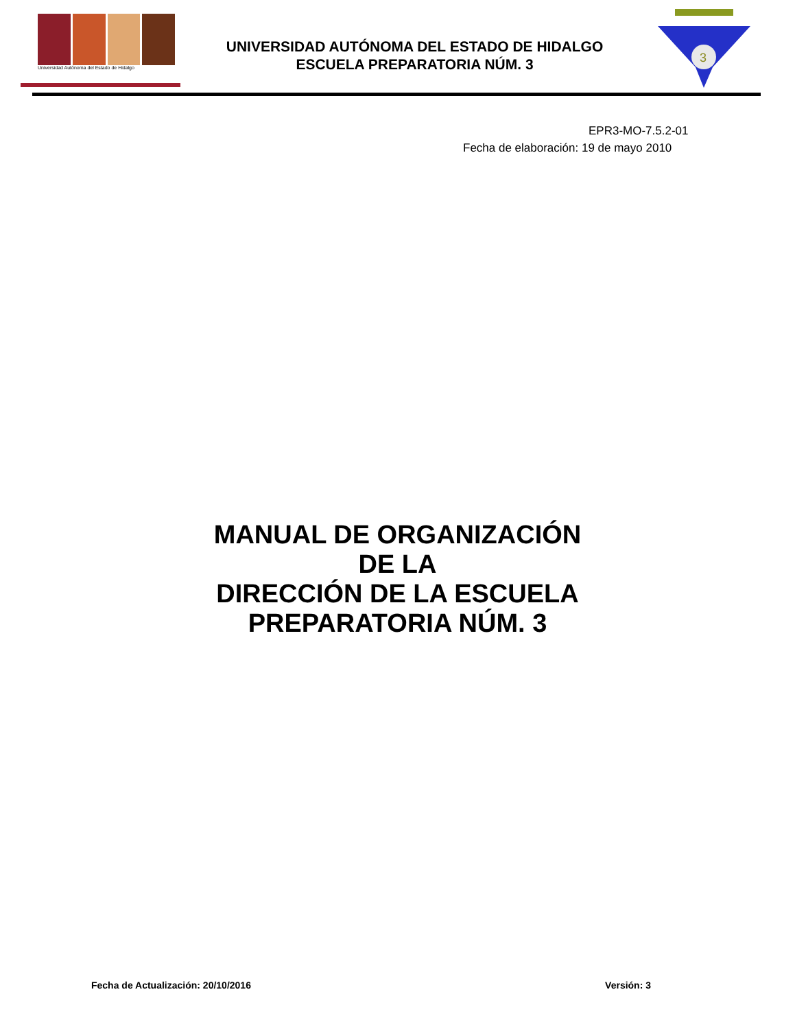Universidad Autónoma del Estado de Hidalgo
UNIVERSIDAD AUTÓNOMA DEL ESTADO DE HIDALGO
ESCUELA PREPARATORIA NÚM. 3
3
EPR3-MO-7.5.2-01
Fecha de elaboración: 19 de mayo 2010
MANUAL DE ORGANIZACIÓN
DE LA
DIRECCIÓN DE LA ESCUELA
PREPARATORIA NÚM. 3
Fecha de Actualización: 20/10/2016 Versión: 3